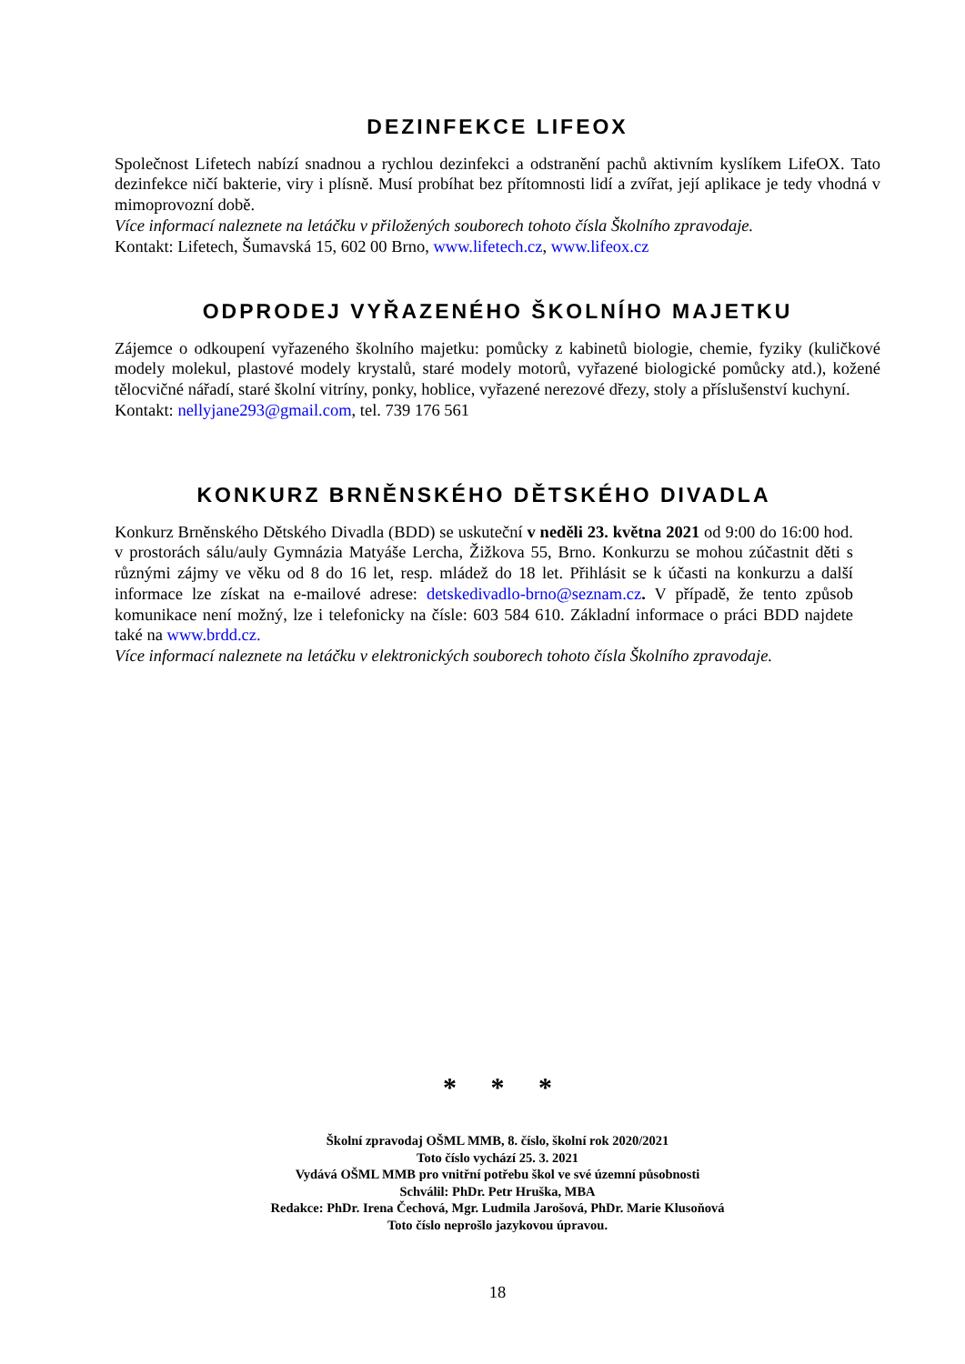DEZINFEKCE LIFEOX
Společnost Lifetech nabízí snadnou a rychlou dezinfekci a odstranění pachů aktivním kyslíkem LifeOX. Tato dezinfekce ničí bakterie, viry i plísně. Musí probíhat bez přítomnosti lidí a zvířat, její aplikace je tedy vhodná v mimoprovozní době.
Více informací naleznete na letáčku v přiložených souborech tohoto čísla Školního zpravodaje.
Kontakt: Lifetech, Šumavská 15, 602 00 Brno, www.lifetech.cz, www.lifeox.cz
ODPRODEJ VYŘAZENÉHO ŠKOLNÍHO MAJETKU
Zájemce o odkoupení vyřazeného školního majetku: pomůcky z kabinetů biologie, chemie, fyziky (kuličkové modely molekul, plastové modely krystalů, staré modely motorů, vyřazené biologické pomůcky atd.), kožené tělocvičné nářadí, staré školní vitríny, ponky, hoblice, vyřazené nerezové dřezy, stoly a příslušenství kuchyní.
Kontakt: nellyjane293@gmail.com, tel. 739 176 561
KONKURZ BRNĚNSKÉHO DĚTSKÉHO DIVADLA
Konkurz Brněnského Dětského Divadla (BDD) se uskuteční v neděli 23. května 2021 od 9:00 do 16:00 hod. v prostorách sálu/auly Gymnázia Matyáše Lercha, Žižkova 55, Brno. Konkurzu se mohou zúčastnit děti s různými zájmy ve věku od 8 do 16 let, resp. mládež do 18 let. Přihlásit se k účasti na konkurzu a další informace lze získat na e-mailové adrese: detskedivadlo-brno@seznam.cz. V případě, že tento způsob komunikace není možný, lze i telefonicky na čísle: 603 584 610. Základní informace o práci BDD najdete také na www.brdd.cz.
Více informací naleznete na letáčku v elektronických souborech tohoto čísla Školního zpravodaje.
* * *
Školní zpravodaj OŠML MMB, 8. číslo, školní rok 2020/2021
Toto číslo vychází 25. 3. 2021
Vydává OŠML MMB pro vnitřní potřebu škol ve své územní působnosti
Schválil: PhDr. Petr Hruška, MBA
Redakce: PhDr. Irena Čechová, Mgr. Ludmila Jarošová, PhDr. Marie Klusoňová
Toto číslo neprošlo jazykovou úpravou.
18